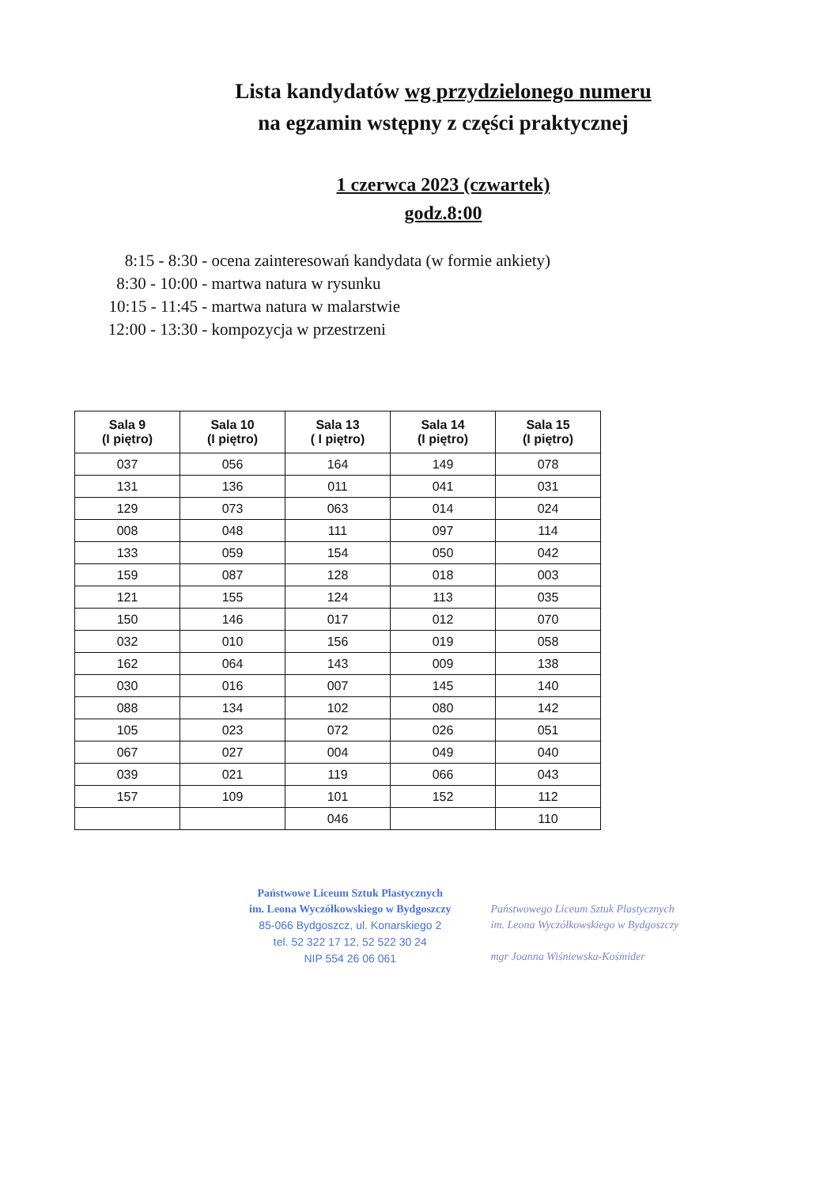Lista kandydatów wg przydzielonego numeru
na egzamin wstępny z części praktycznej
1 czerwca 2023 (czwartek)
godz.8:00
8:15 - 8:30 - ocena zainteresowań kandydata (w formie ankiety)
8:30 - 10:00 - martwa natura w rysunku
10:15 - 11:45 - martwa natura w malarstwie
12:00 - 13:30 - kompozycja w przestrzeni
| Sala 9 (I piętro) | Sala 10 (I piętro) | Sala 13 ( I piętro) | Sala 14 (I piętro) | Sala 15 (I piętro) |
| --- | --- | --- | --- | --- |
| 037 | 056 | 164 | 149 | 078 |
| 131 | 136 | 011 | 041 | 031 |
| 129 | 073 | 063 | 014 | 024 |
| 008 | 048 | 111 | 097 | 114 |
| 133 | 059 | 154 | 050 | 042 |
| 159 | 087 | 128 | 018 | 003 |
| 121 | 155 | 124 | 113 | 035 |
| 150 | 146 | 017 | 012 | 070 |
| 032 | 010 | 156 | 019 | 058 |
| 162 | 064 | 143 | 009 | 138 |
| 030 | 016 | 007 | 145 | 140 |
| 088 | 134 | 102 | 080 | 142 |
| 105 | 023 | 072 | 026 | 051 |
| 067 | 027 | 004 | 049 | 040 |
| 039 | 021 | 119 | 066 | 043 |
| 157 | 109 | 101 | 152 | 112 |
| | | 046 | | 110 |
Państwowe Liceum Sztuk Plastycznych
im. Leona Wyczółkowskiego w Bydgoszczy
85-066 Bydgoszcz, ul. Konarskiego 2
tel. 52 322 17 12, 52 522 30 24
NIP 554 26 06 061
Państwowego Liceum Sztuk Plastycznych
im. Leona Wyczółkowskiego w Bydgoszczy
mgr Joanna Wiśniewska-Kośmider